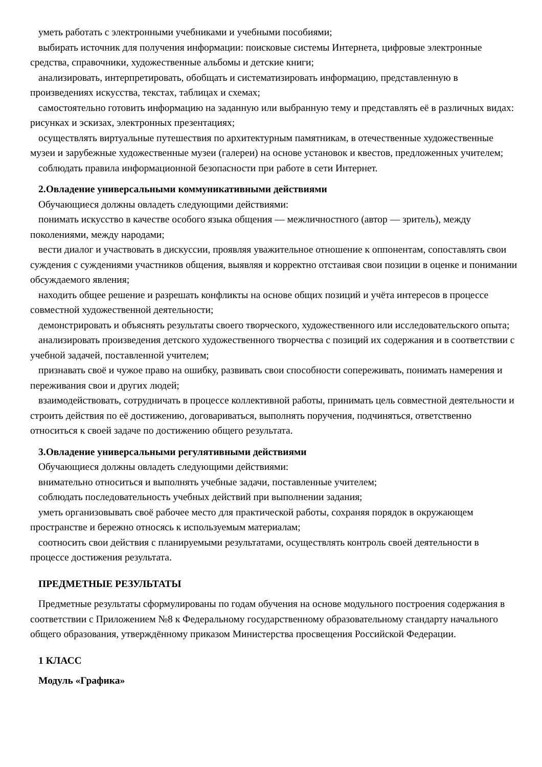уметь работать с электронными учебниками и учебными пособиями;
выбирать источник для получения информации: поисковые системы Интернета, цифровые электронные средства, справочники, художественные альбомы и детские книги;
анализировать, интерпретировать, обобщать и систематизировать информацию, представленную в произведениях искусства, текстах, таблицах и схемах;
самостоятельно готовить информацию на заданную или выбранную тему и представлять её в различных видах: рисунках и эскизах, электронных презентациях;
осуществлять виртуальные путешествия по архитектурным памятникам, в отечественные художественные музеи и зарубежные художественные музеи (галереи) на основе установок и квестов, предложенных учителем;
соблюдать правила информационной безопасности при работе в сети Интернет.
2.Овладение универсальными коммуникативными действиями
Обучающиеся должны овладеть следующими действиями:
понимать искусство в качестве особого языка общения — межличностного (автор — зритель), между поколениями, между народами;
вести диалог и участвовать в дискуссии, проявляя уважительное отношение к оппонентам, сопоставлять свои суждения с суждениями участников общения, выявляя и корректно отстаивая свои позиции в оценке и понимании обсуждаемого явления;
находить общее решение и разрешать конфликты на основе общих позиций и учёта интересов в процессе совместной художественной деятельности;
демонстрировать и объяснять результаты своего творческого, художественного или исследовательского опыта;
анализировать произведения детского художественного творчества с позиций их содержания и в соответствии с учебной задачей, поставленной учителем;
признавать своё и чужое право на ошибку, развивать свои способности сопереживать, понимать намерения и переживания свои и других людей;
взаимодействовать, сотрудничать в процессе коллективной работы, принимать цель совместной деятельности и строить действия по её достижению, договариваться, выполнять поручения, подчиняться, ответственно относиться к своей задаче по достижению общего результата.
3.Овладение универсальными регулятивными действиями
Обучающиеся должны овладеть следующими действиями:
внимательно относиться и выполнять учебные задачи, поставленные учителем;
соблюдать последовательность учебных действий при выполнении задания;
уметь организовывать своё рабочее место для практической работы, сохраняя порядок в окружающем пространстве и бережно относясь к используемым материалам;
соотносить свои действия с планируемыми результатами, осуществлять контроль своей деятельности в процессе достижения результата.
ПРЕДМЕТНЫЕ РЕЗУЛЬТАТЫ
Предметные результаты сформулированы по годам обучения на основе модульного построения содержания в соответствии с Приложением №8 к Федеральному государственному образовательному стандарту начального общего образования, утверждённому приказом Министерства просвещения Российской Федерации.
1 КЛАСС
Модуль «Графика»